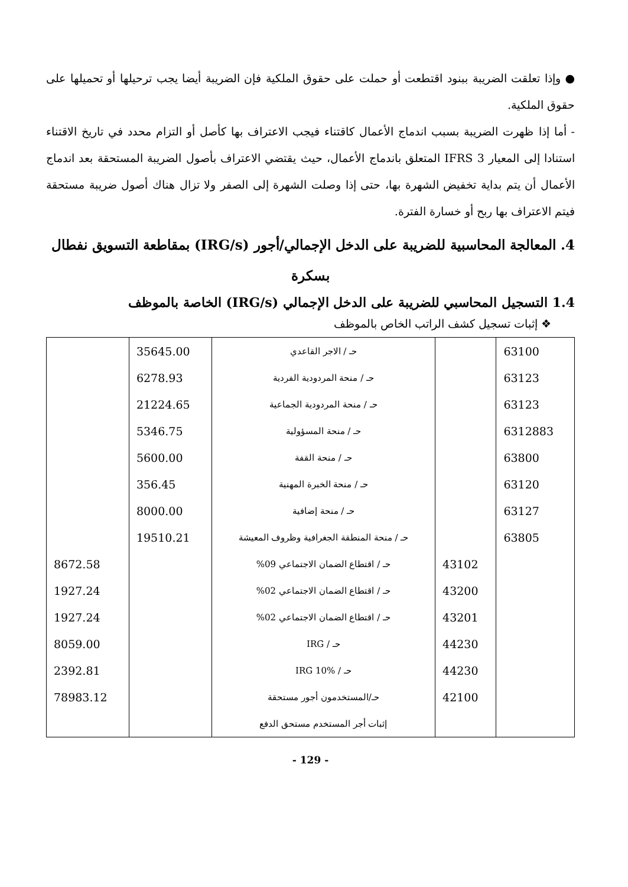● وإذا تعلقت الضريبة ببنود اقتطعت أو حملت على حقوق الملكية فإن الضريبة أيضا يجب ترحيلها أو تحميلها على حقوق الملكية.
- أما إذا ظهرت الضريبة بسبب اندماج الأعمال كاقتناء فيجب الاعتراف بها كأصل أو التزام محدد في تاريخ الاقتناء استنادا إلى المعيار IFRS 3 المتعلق باندماج الأعمال، حيث يقتضي الاعتراف بأصول الضريبة المستحقة بعد اندماج الأعمال أن يتم بداية تخفيض الشهرة بها، حتى إذا وصلت الشهرة إلى الصفر ولا تزال هناك أصول ضريبة مستحقة فيتم الاعتراف بها ربح أو خسارة الفترة.
4. المعالجة المحاسبية للضريبة على الدخل الإجمالي/أجور (IRG/s) بمقاطعة التسويق نفطال
بسكرة
1.4 التسجيل المحاسبي للضريبة على الدخل الإجمالي (IRG/s) الخاصة بالموظف
❖ إثبات تسجيل كشف الراتب الخاص بالموظف
| 63100 | | حـ / الاجر القاعدي | 35645.00 | |
| 63123 | | حـ / منحة المردودية الفردية | 6278.93 | |
| 63123 | | حـ / منحة المردودية الجماعية | 21224.65 | |
| 6312883 | | حـ / منحة المسؤولية | 5346.75 | |
| 63800 | | حـ / منحة القفة | 5600.00 | |
| 63120 | | حـ / منحة الخبرة المهنية | 356.45 | |
| 63127 | | حـ / منحة إضافية | 8000.00 | |
| 63805 | | حـ / منحة المنطقة الجغرافية وظروف المعيشة | 19510.21 | |
| | 43102 | حـ / اقتطاع الضمان الاجتماعي 09% | | 8672.58 |
| | 43200 | حـ / اقتطاع الضمان الاجتماعي 02% | | 1927.24 |
| | 43201 | حـ / اقتطاع الضمان الاجتماعي 02% | | 1927.24 |
| | 44230 | حـ / IRG | | 8059.00 |
| | 44230 | حـ / IRG 10% | | 2392.81 |
| | 42100 | حـ/المستخدمون أجور مستحقة | | 78983.12 |
| | | إثبات أجر المستخدم مستحق الدفع | | |
- 129 -